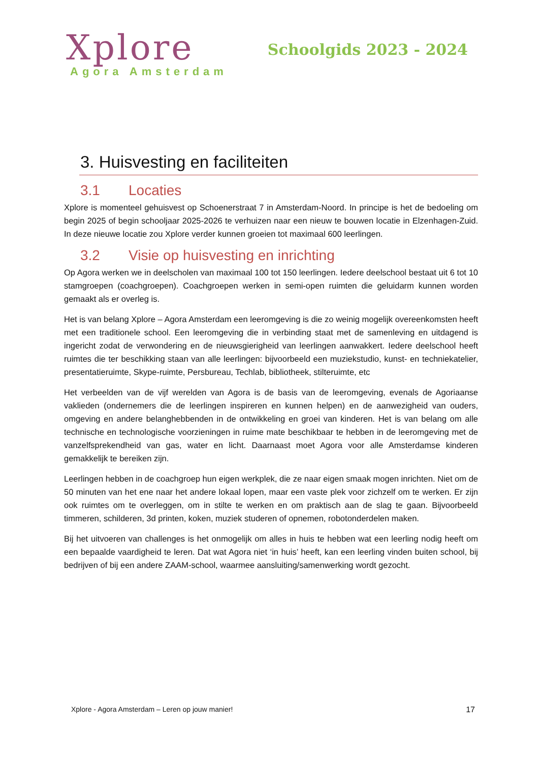Xplore
Agora Amsterdam
Schoolgids 2023 - 2024
3. Huisvesting en faciliteiten
3.1 Locaties
Xplore is momenteel gehuisvest op Schoenerstraat 7 in Amsterdam-Noord. In principe is het de bedoeling om begin 2025 of begin schooljaar 2025-2026 te verhuizen naar een nieuw te bouwen locatie in Elzenhagen-Zuid. In deze nieuwe locatie zou Xplore verder kunnen groeien tot maximaal 600 leerlingen.
3.2 Visie op huisvesting en inrichting
Op Agora werken we in deelscholen van maximaal 100 tot 150 leerlingen. Iedere deelschool bestaat uit 6 tot 10 stamgroepen (coachgroepen). Coachgroepen werken in semi-open ruimten die geluidarm kunnen worden gemaakt als er overleg is.
Het is van belang Xplore – Agora Amsterdam een leeromgeving is die zo weinig mogelijk overeenkomsten heeft met een traditionele school. Een leeromgeving die in verbinding staat met de samenleving en uitdagend is ingericht zodat de verwondering en de nieuwsgierigheid van leerlingen aanwakkert. Iedere deelschool heeft ruimtes die ter beschikking staan van alle leerlingen: bijvoorbeeld een muziekstudio, kunst- en techniekatelier, presentatieruimte, Skype-ruimte, Persbureau, Techlab, bibliotheek, stilteruimte, etc
Het verbeelden van de vijf werelden van Agora is de basis van de leeromgeving, evenals de Agoriaanse vaklieden (ondernemers die de leerlingen inspireren en kunnen helpen) en de aanwezigheid van ouders, omgeving en andere belanghebbenden in de ontwikkeling en groei van kinderen. Het is van belang om alle technische en technologische voorzieningen in ruime mate beschikbaar te hebben in de leeromgeving met de vanzelfsprekendheid van gas, water en licht. Daarnaast moet Agora voor alle Amsterdamse kinderen gemakkelijk te bereiken zijn.
Leerlingen hebben in de coachgroep hun eigen werkplek, die ze naar eigen smaak mogen inrichten. Niet om de 50 minuten van het ene naar het andere lokaal lopen, maar een vaste plek voor zichzelf om te werken. Er zijn ook ruimtes om te overleggen, om in stilte te werken en om praktisch aan de slag te gaan. Bijvoorbeeld timmeren, schilderen, 3d printen, koken, muziek studeren of opnemen, robotonderdelen maken.
Bij het uitvoeren van challenges is het onmogelijk om alles in huis te hebben wat een leerling nodig heeft om een bepaalde vaardigheid te leren. Dat wat Agora niet ‘in huis’ heeft, kan een leerling vinden buiten school, bij bedrijven of bij een andere ZAAM-school, waarmee aansluiting/samenwerking wordt gezocht.
Xplore - Agora Amsterdam – Leren op jouw manier! 17